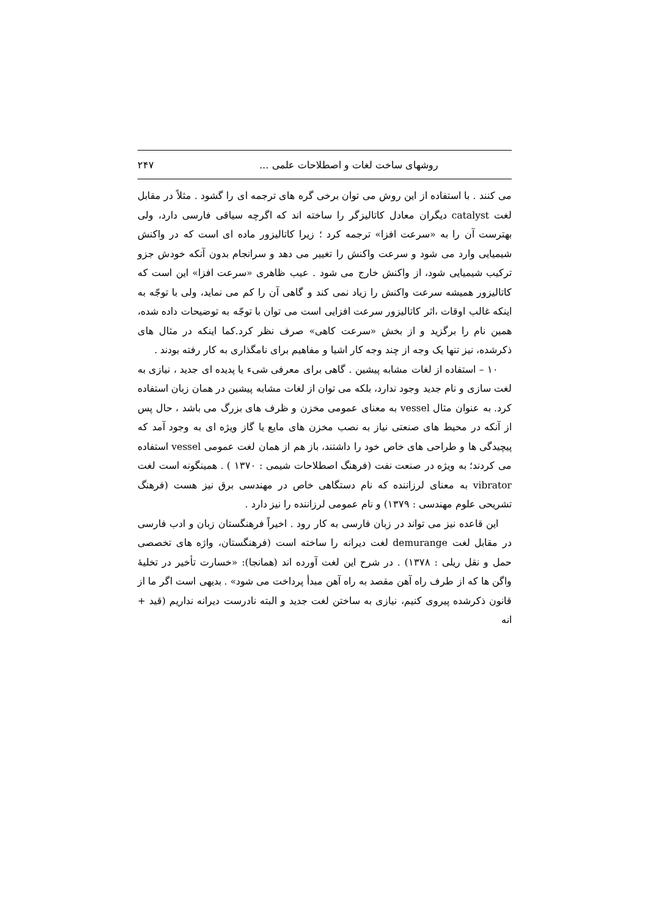روشهای ساخت لغات و اصطلاحات علمی ... ۲۴۷
می کنند . با استفاده از این روش می توان برخی گره های ترجمه ای را گشود . مثلاً در مقابل لغت catalyst دیگران معادل کاتالیزگر را ساخته اند که اگرچه سیاقی فارسی دارد، ولی بهترست آن را به «سرعت افزا» ترجمه کرد ؛ زیرا کاتالیزور ماده ای است که در واکنش شیمیایی وارد می شود و سرعت واکنش را تغییر می دهد و سرانجام بدون آنکه خودش جزو ترکیب شیمیایی شود، از واکنش خارج می شود . عیب ظاهری «سرعت افزا» این است که کاتالیزور همیشه سرعت واکنش را زیاد نمی کند و گاهی آن را کم می نماید، ولی با توجّه به اینکه غالب اوقات ،اثر کاتالیزور سرعت افزایی است می توان با توجّه به توضیحات داده شده، همین نام را برگزید و از بخش «سرعت کاهی» صرف نظر کرد.کما اینکه در مثال های ذکرشده، نیز تنها یک وجه از چند وجه کار اشیا و مفاهیم برای نامگذاری به کار رفته بودند .
۱۰ – استفاده از لغات مشابه پیشین . گاهی برای معرفی شیء یا پدیده ای جدید ، نیازی به لغت سازی و نام جدید وجود ندارد، بلکه می توان از لغات مشابه پیشین در همان زبان استفاده کرد. به عنوان مثال vessel به معنای عمومی مخزن و ظرف های بزرگ می باشد ، حال پس از آنکه در محیط های صنعتی نیاز به نصب مخزن های مایع یا گاز ویژه ای به وجود آمد که پیچیدگی ها و طراحی های خاص خود را داشتند، باز هم از همان لغت عمومی vessel استفاده می کردند؛ به ویژه در صنعت نفت (فرهنگ اصطلاحات شیمی : ۱۳۷۰ ) . همینگونه است لغت vibrator به معنای لرزاننده که نام دستگاهی خاص در مهندسی برق نیز هست (فرهنگ تشریحی علوم مهندسی : ۱۳۷۹) و نام عمومی لرزاننده را نیز دارد .
این قاعده نیز می تواند در زبان فارسی به کار رود . اخیراً فرهنگستان زبان و ادب فارسی در مقابل لغت demurange لغت دیرانه را ساخته است (فرهنگستان، واژه های تخصصی حمل و نقل ریلی : ۱۳۷۸) . در شرح این لغت آورده اند (همانجا): «خسارت تأخیر در تخلیهٔ واگن ها که از طرف راه آهن مقصد به راه آهن مبدأ پرداخت می شود» . بدیهی است اگر ما از قانون ذکرشده پیروی کنیم، نیازی به ساختن لغت جدید و البته نادرست دیرانه نداریم (قید + انه